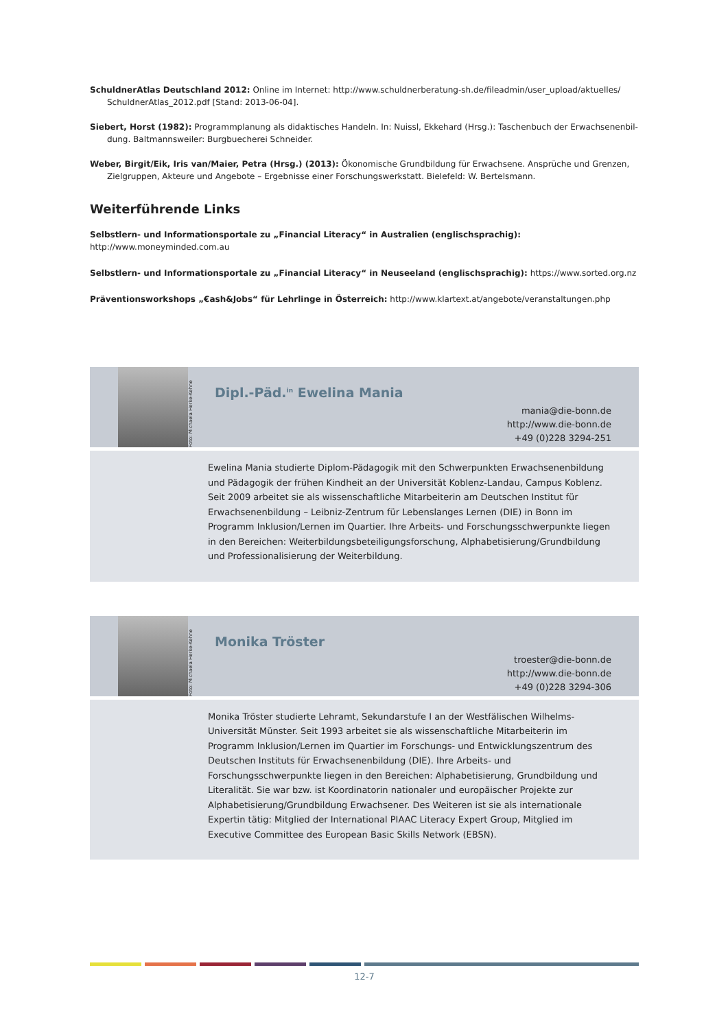SchuldnerAtlas Deutschland 2012: Online im Internet: http://www.schuldnerberatung-sh.de/fileadmin/user_upload/aktuelles/ SchuldnerAtlas_2012.pdf [Stand: 2013-06-04].
Siebert, Horst (1982): Programmplanung als didaktisches Handeln. In: Nuissl, Ekkehard (Hrsg.): Taschenbuch der Erwachsenenbil-dung. Baltmannsweiler: Burgbuecherei Schneider.
Weber, Birgit/Eik, Iris van/Maier, Petra (Hrsg.) (2013): Ökonomische Grundbildung für Erwachsene. Ansprüche und Grenzen, Zielgruppen, Akteure und Angebote – Ergebnisse einer Forschungswerkstatt. Bielefeld: W. Bertelsmann.
Weiterführende Links
Selbstlern- und Informationsportale zu „Financial Literacy“ in Australien (englischsprachig): http://www.moneyminded.com.au
Selbstlern- und Informationsportale zu „Financial Literacy“ in Neuseeland (englischsprachig): https://www.sorted.org.nz
Präventionsworkshops „€ash&Jobs“ für Lehrlinge in Österreich: http://www.klartext.at/angebote/veranstaltungen.php
Foto: Michaela Herke-Kehne
Dipl.-Päd.<sup>in</sup> Ewelina Mania
mania@die-bonn.de
http://www.die-bonn.de
+49 (0)228 3294-251
Ewelina Mania studierte Diplom-Pädagogik mit den Schwerpunkten Erwachsenenbildung und Pädagogik der frühen Kindheit an der Universität Koblenz-Landau, Campus Koblenz. Seit 2009 arbeitet sie als wissenschaftliche Mitarbeiterin am Deutschen Institut für Erwachsenenbildung – Leibniz-Zentrum für Lebenslanges Lernen (DIE) in Bonn im Programm Inklusion/Lernen im Quartier. Ihre Arbeits- und Forschungsschwerpunkte liegen in den Bereichen: Weiterbildungsbeteiligungsforschung, Alphabetisierung/Grundbildung und Professionalisierung der Weiterbildung.
Foto: Michaela Herke-Kehne
Monika Tröster
troester@die-bonn.de
http://www.die-bonn.de
+49 (0)228 3294-306
Monika Tröster studierte Lehramt, Sekundarstufe I an der Westfälischen Wilhelms-Universität Münster. Seit 1993 arbeitet sie als wissenschaftliche Mitarbeiterin im Programm Inklusion/Lernen im Quartier im Forschungs- und Entwicklungszentrum des Deutschen Instituts für Erwachsenenbildung (DIE). Ihre Arbeits- und Forschungsschwerpunkte liegen in den Bereichen: Alphabetisierung, Grundbildung und Literalität. Sie war bzw. ist Koordinatorin nationaler und europäischer Projekte zur Alphabetisierung/Grundbildung Erwachsener. Des Weiteren ist sie als internationale Expertin tätig: Mitglied der International PIAAC Literacy Expert Group, Mitglied im Executive Committee des European Basic Skills Network (EBSN).
12-7